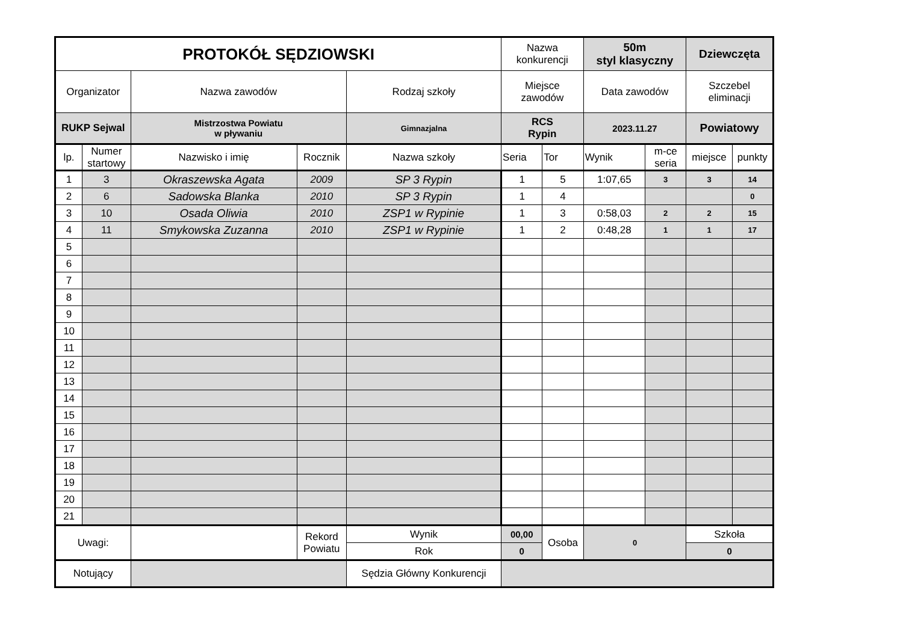| PROTOKÓŁ SĘDZIOWSKI | | | | | Nazwa konkurencji | | 50m styl klasyczny | | Dziewczęta | |
| Organizator | | Nazwa zawodów | | Rodzaj szkoły | Miejsce zawodów | | Data zawodów | | Szczebel eliminacji | |
| RUKP Sejwal | | Mistrzostwa Powiatu w pływaniu | | Gimnazjalna | RCS Rypin | | 2023.11.27 | | Powiatowy | |
| lp. | Numer startowy | Nazwisko i imię | Rocznik | Nazwa szkoły | Seria | Tor | Wynik | m-ce seria | miejsce | punkty |
| 1 | 3 | Okraszewska Agata | 2009 | SP 3 Rypin | 1 | 5 | 1:07,65 | 3 | 3 | 14 |
| 2 | 6 | Sadowska Blanka | 2010 | SP 3 Rypin | 1 | 4 | | | | 0 |
| 3 | 10 | Osada Oliwia | 2010 | ZSP1 w Rypinie | 1 | 3 | 0:58,03 | 2 | 2 | 15 |
| 4 | 11 | Smykowska Zuzanna | 2010 | ZSP1 w Rypinie | 1 | 2 | 0:48,28 | 1 | 1 | 17 |
| 5 | | | | | | | | | | |
| 6 | | | | | | | | | | |
| 7 | | | | | | | | | | |
| 8 | | | | | | | | | | |
| 9 | | | | | | | | | | |
| 10 | | | | | | | | | | |
| 11 | | | | | | | | | | |
| 12 | | | | | | | | | | |
| 13 | | | | | | | | | | |
| 14 | | | | | | | | | | |
| 15 | | | | | | | | | | |
| 16 | | | | | | | | | | |
| 17 | | | | | | | | | | |
| 18 | | | | | | | | | | |
| 19 | | | | | | | | | | |
| 20 | | | | | | | | | | |
| 21 | | | | | | | | | | |
| Uwagi: | | | Rekord Powiatu | Wynik | 00,00 | Osoba | 0 | | Szkoła | |
| | | | | Rok | 0 | | | | 0 | |
| Notujący | | | | Sędzia Główny Konkurencji | | | | | | |